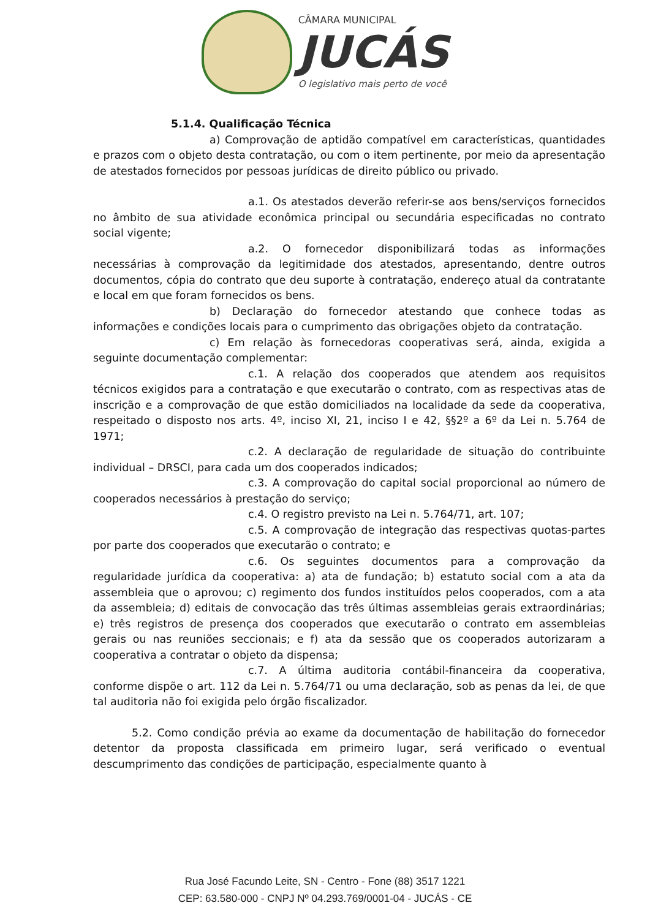CÂMARA MUNICIPAL
JUCÁS
O legislativo mais perto de você
5.1.4. Qualificação Técnica
a) Comprovação de aptidão compatível em características, quantidades e prazos com o objeto desta contratação, ou com o item pertinente, por meio da apresentação de atestados fornecidos por pessoas jurídicas de direito público ou privado.
a.1. Os atestados deverão referir-se aos bens/serviços fornecidos no âmbito de sua atividade econômica principal ou secundária especificadas no contrato social vigente;
a.2. O fornecedor disponibilizará todas as informações necessárias à comprovação da legitimidade dos atestados, apresentando, dentre outros documentos, cópia do contrato que deu suporte à contratação, endereço atual da contratante e local em que foram fornecidos os bens.
b) Declaração do fornecedor atestando que conhece todas as informações e condições locais para o cumprimento das obrigações objeto da contratação.
c) Em relação às fornecedoras cooperativas será, ainda, exigida a seguinte documentação complementar:
c.1. A relação dos cooperados que atendem aos requisitos técnicos exigidos para a contratação e que executarão o contrato, com as respectivas atas de inscrição e a comprovação de que estão domiciliados na localidade da sede da cooperativa, respeitado o disposto nos arts. 4º, inciso XI, 21, inciso I e 42, §§2º a 6º da Lei n. 5.764 de 1971;
c.2. A declaração de regularidade de situação do contribuinte individual – DRSCI, para cada um dos cooperados indicados;
c.3. A comprovação do capital social proporcional ao número de cooperados necessários à prestação do serviço;
c.4. O registro previsto na Lei n. 5.764/71, art. 107;
c.5. A comprovação de integração das respectivas quotas-partes por parte dos cooperados que executarão o contrato; e
c.6. Os seguintes documentos para a comprovação da regularidade jurídica da cooperativa: a) ata de fundação; b) estatuto social com a ata da assembleia que o aprovou; c) regimento dos fundos instituídos pelos cooperados, com a ata da assembleia; d) editais de convocação das três últimas assembleias gerais extraordinárias; e) três registros de presença dos cooperados que executarão o contrato em assembleias gerais ou nas reuniões seccionais; e f) ata da sessão que os cooperados autorizaram a cooperativa a contratar o objeto da dispensa;
c.7. A última auditoria contábil-financeira da cooperativa, conforme dispõe o art. 112 da Lei n. 5.764/71 ou uma declaração, sob as penas da lei, de que tal auditoria não foi exigida pelo órgão fiscalizador.
5.2. Como condição prévia ao exame da documentação de habilitação do fornecedor detentor da proposta classificada em primeiro lugar, será verificado o eventual descumprimento das condições de participação, especialmente quanto à
Rua José Facundo Leite, SN - Centro - Fone (88) 3517 1221
CEP: 63.580-000 - CNPJ Nº 04.293.769/0001-04 - JUCÁS - CE